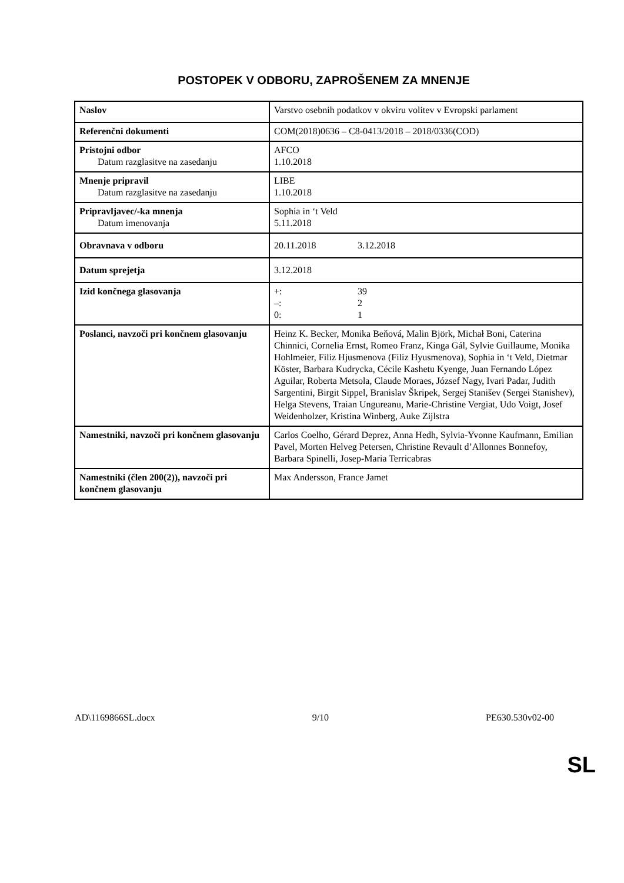POSTOPEK V ODBORU, ZAPROŠENEM ZA MNENJE
| Naslov | Varstvo osebnih podatkov v okviru volitev v Evropski parlament |
| Referenčni dokumenti | COM(2018)0636 – C8-0413/2018 – 2018/0336(COD) |
| Pristojni odbor Datum razglasitve na zasedanju | AFCO 1.10.2018 |
| Mnenje pripravil Datum razglasitve na zasedanju | LIBE 1.10.2018 |
| Pripravljavec/-ka mnenja Datum imenovanja | Sophia in ‘t Veld 5.11.2018 |
| Obravnava v odboru | 20.11.2018 3.12.2018 |
| Datum sprejetja | 3.12.2018 |
| Izid končnega glasovanja | +: 39 –: 2 0: 1 |
| Poslanci, navzoči pri končnem glasovanju | Heinz K. Becker, Monika Beňová, Malin Björk, Michał Boni, Caterina Chinnici, Cornelia Ernst, Romeo Franz, Kinga Gál, Sylvie Guillaume, Monika Hohlmeier, Filiz Hjusmenova (Filiz Hyusmenova), Sophia in ‘t Veld, Dietmar Köster, Barbara Kudrycka, Cécile Kashetu Kyenge, Juan Fernando López Aguilar, Roberta Metsola, Claude Moraes, József Nagy, Ivari Padar, Judith Sargentini, Birgit Sippel, Branislav Škripek, Sergej Stanišev (Sergei Stanishev), Helga Stevens, Traian Ungureanu, Marie-Christine Vergiat, Udo Voigt, Josef Weidenholzer, Kristina Winberg, Auke Zijlstra |
| Namestniki, navzoči pri končnem glasovanju | Carlos Coelho, Gérard Deprez, Anna Hedh, Sylvia-Yvonne Kaufmann, Emilian Pavel, Morten Helveg Petersen, Christine Revault d’Allonnes Bonnefoy, Barbara Spinelli, Josep-Maria Terricabras |
| Namestniki (člen 200(2)), navzoči pri končnem glasovanju | Max Andersson, France Jamet |
AD\1169866SL.docx 9/10 PE630.530v02-00
SL